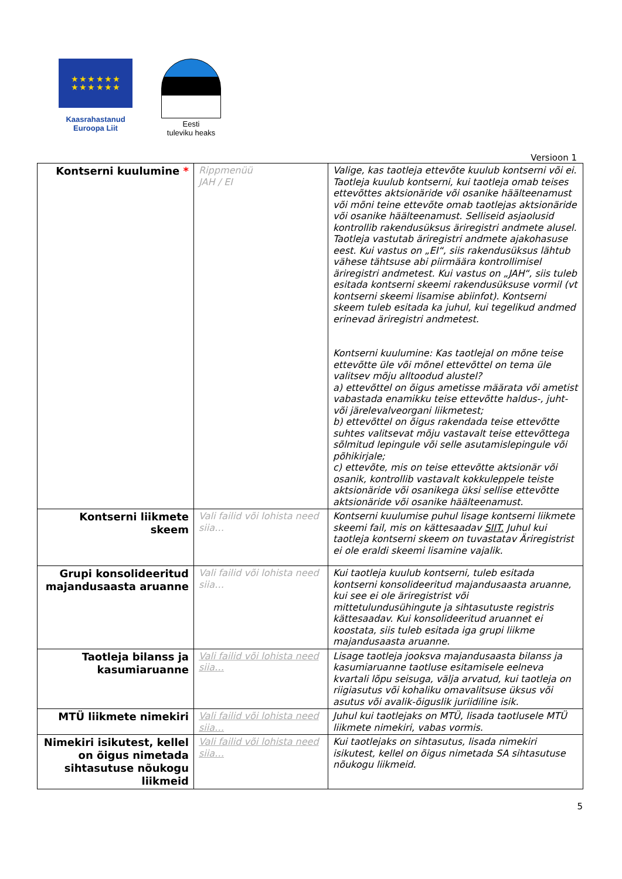★ ★ ★ ★ ★ ★
★ ★ ★ ★ ★ ★
Kaasrahastanud
Euroopa Liit
Eesti
tuleviku heaks
Versioon 1
| Kontserni kuulumine * | Rippmenüü JAH / EI | Valige, kas taotleja ettevõte kuulub kontserni või ei. Taotleja kuulub kontserni, kui taotleja omab teises ettevõttes aktsionäride või osanike häälteenamust või mõni teine ettevõte omab taotlejas aktsionäride või osanike häälteenamust. Selliseid asjaolusid kontrollib rakendusüksus äriregistri andmete alusel. Taotleja vastutab äriregistri andmete ajakohasuse eest. Kui vastus on „EI“, siis rakendusüksus lähtub vähese tähtsuse abi piirmäära kontrollimisel äriregistri andmetest. Kui vastus on „JAH“, siis tuleb esitada kontserni skeemi rakendusüksuse vormil (vt kontserni skeemi lisamise abiinfot). Kontserni skeem tuleb esitada ka juhul, kui tegelikud andmed erinevad äriregistri andmetest. Kontserni kuulumine: Kas taotlejal on mõne teise ettevõtte üle või mõnel ettevõttel on tema üle valitsev mõju alltoodud alustel? a) ettevõttel on õigus ametisse määrata või ametist vabastada enamikku teise ettevõtte haldus-, juht- või järelevalveorgani liikmetest; b) ettevõttel on õigus rakendada teise ettevõtte suhtes valitsevat mõju vastavalt teise ettevõttega sõlmitud lepingule või selle asutamislepingule või põhikirjale; c) ettevõte, mis on teise ettevõtte aktsionär või osanik, kontrollib vastavalt kokkuleppele teiste aktsionäride või osanikega üksi sellise ettevõtte aktsionäride või osanike häälteenamust. |
| Kontserni liikmete skeem | Vali failid või lohista need siia… | Kontserni kuulumise puhul lisage kontserni liikmete skeemi fail, mis on kättesaadav SIIT. Juhul kui taotleja kontserni skeem on tuvastatav Äriregistrist ei ole eraldi skeemi lisamine vajalik. |
| Grupi konsolideeritud majandusaasta aruanne | Vali failid või lohista need siia… | Kui taotleja kuulub kontserni, tuleb esitada kontserni konsolideeritud majandusaasta aruanne, kui see ei ole äriregistrist või mittetulundusühingute ja sihtasutuste registris kättesaadav. Kui konsolideeritud aruannet ei koostata, siis tuleb esitada iga grupi liikme majandusaasta aruanne. |
| Taotleja bilanss ja kasumiaruanne | Vali failid või lohista need siia… | Lisage taotleja jooksva majandusaasta bilanss ja kasumiaruanne taotluse esitamisele eelneva kvartali lõpu seisuga, välja arvatud, kui taotleja on riigiasutus või kohaliku omavalitsuse üksus või asutus või avalik-õiguslik juriidiline isik. |
| MTÜ liikmete nimekiri | Vali failid või lohista need siia… | Juhul kui taotlejaks on MTÜ, lisada taotlusele MTÜ liikmete nimekiri, vabas vormis. |
| Nimekiri isikutest, kellel on õigus nimetada sihtasutuse nõukogu liikmeid | Vali failid või lohista need siia… | Kui taotlejaks on sihtasutus, lisada nimekiri isikutest, kellel on õigus nimetada SA sihtasutuse nõukogu liikmeid. |
5